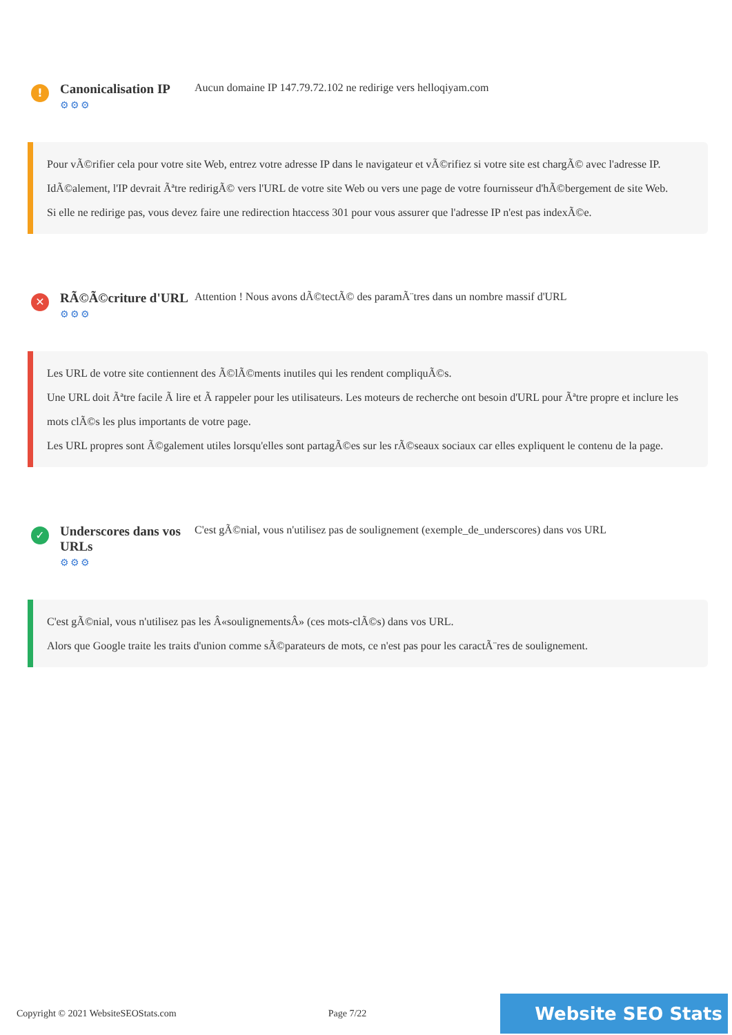!
Canonicalisation IP
⚙⚙⚙
Aucun domaine IP 147.79.72.102 ne redirige vers helloqiyam.com
Pour vÃ©rifier cela pour votre site Web, entrez votre adresse IP dans le navigateur et vÃ©rifiez si votre site est chargÃ© avec l'adresse IP.
IdÃ©alement, l'IP devrait Ãªtre redirigÃ© vers l'URL de votre site Web ou vers une page de votre fournisseur d'hÃ©bergement de site Web.
Si elle ne redirige pas, vous devez faire une redirection htaccess 301 pour vous assurer que l'adresse IP n'est pas indexÃ©e.
✕
RÃ©Ã©criture d'URL
⚙⚙⚙
Attention ! Nous avons dÃ©tectÃ© des paramÃ¨tres dans un nombre massif d'URL
Les URL de votre site contiennent des Ã©lÃ©ments inutiles qui les rendent compliquÃ©s.
Une URL doit Ãªtre facile Ã lire et Ã rappeler pour les utilisateurs. Les moteurs de recherche ont besoin d'URL pour Ãªtre propre et inclure les mots clÃ©s les plus importants de votre page.
Les URL propres sont Ã©galement utiles lorsqu'elles sont partagÃ©es sur les rÃ©seaux sociaux car elles expliquent le contenu de la page.
✓
Underscores dans vos URLs
⚙⚙⚙
C'est gÃ©nial, vous n'utilisez pas de soulignement (exemple_de_underscores) dans vos URL
C'est gÃ©nial, vous n'utilisez pas les Â«soulignementsÂ» (ces mots-clÃ©s) dans vos URL.
Alors que Google traite les traits d'union comme sÃ©parateurs de mots, ce n'est pas pour les caractÃ¨res de soulignement.
Copyright © 2021 WebsiteSEOStats.com Page 7/22 Website SEO Stats